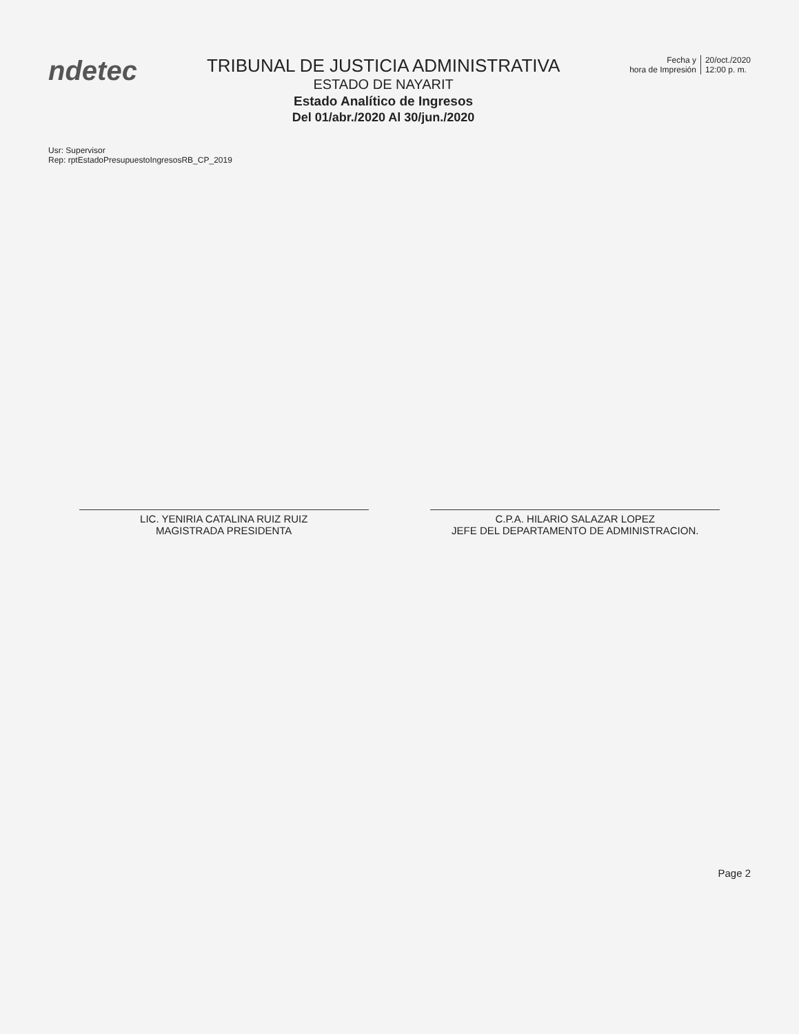ndetec
TRIBUNAL DE JUSTICIA ADMINISTRATIVA
ESTADO DE NAYARIT
Estado Analítico de Ingresos
Del 01/abr./2020 Al 30/jun./2020
Fecha y
hora de Impresión
20/oct./2020
12:00 p. m.
Usr: Supervisor
Rep: rptEstadoPresupuestoIngresosRB_CP_2019
LIC. YENIRIA CATALINA RUIZ RUIZ
MAGISTRADA PRESIDENTA
C.P.A. HILARIO SALAZAR LOPEZ
JEFE DEL DEPARTAMENTO DE ADMINISTRACION.
Page 2